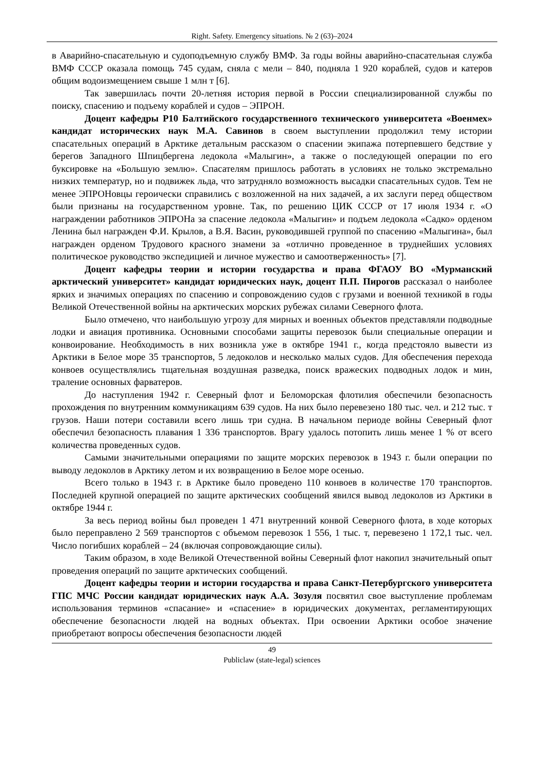Right. Safety. Emergency situations. № 2 (63)–2024
в Аварийно-спасательную и судоподъемную службу ВМФ. За годы войны аварийно-спасательная служба ВМФ СССР оказала помощь 745 судам, сняла с мели – 840, подняла 1 920 кораблей, судов и катеров общим водоизмещением свыше 1 млн т [6].
Так завершилась почти 20-летняя история первой в России специализированной службы по поиску, спасению и подъему кораблей и судов – ЭПРОН.
Доцент кафедры Р10 Балтийского государственного технического университета «Военмех» кандидат исторических наук М.А. Савинов в своем выступлении продолжил тему истории спасательных операций в Арктике детальным рассказом о спасении экипажа потерпевшего бедствие у берегов Западного Шпицбергена ледокола «Малыгин», а также о последующей операции по его буксировке на «Большую землю». Спасателям пришлось работать в условиях не только экстремально низких температур, но и подвижек льда, что затрудняло возможность высадки спасательных судов. Тем не менее ЭПРОНовцы героически справились с возложенной на них задачей, а их заслуги перед обществом были признаны на государственном уровне. Так, по решению ЦИК СССР от 17 июля 1934 г. «О награждении работников ЭПРОНа за спасение ледокола «Малыгин» и подъем ледокола «Садко» орденом Ленина был награжден Ф.И. Крылов, а В.Я. Васин, руководившей группой по спасению «Малыгина», был награжден орденом Трудового красного знамени за «отлично проведенное в труднейших условиях политическое руководство экспедицией и личное мужество и самоотверженность» [7].
Доцент кафедры теории и истории государства и права ФГАОУ ВО «Мурманский арктический университет» кандидат юридических наук, доцент П.П. Пирогов рассказал о наиболее ярких и значимых операциях по спасению и сопровождению судов с грузами и военной техникой в годы Великой Отечественной войны на арктических морских рубежах силами Северного флота.
Было отмечено, что наибольшую угрозу для мирных и военных объектов представляли подводные лодки и авиация противника. Основными способами защиты перевозок были специальные операции и конвоирование. Необходимость в них возникла уже в октябре 1941 г., когда предстояло вывести из Арктики в Белое море 35 транспортов, 5 ледоколов и несколько малых судов. Для обеспечения перехода конвоев осуществлялись тщательная воздушная разведка, поиск вражеских подводных лодок и мин, траление основных фарватеров.
До наступления 1942 г. Северный флот и Беломорская флотилия обеспечили безопасность прохождения по внутренним коммуникациям 639 судов. На них было перевезено 180 тыс. чел. и 212 тыс. т грузов. Наши потери составили всего лишь три судна. В начальном периоде войны Северный флот обеспечил безопасность плавания 1 336 транспортов. Врагу удалось потопить лишь менее 1 % от всего количества проведенных судов.
Самыми значительными операциями по защите морских перевозок в 1943 г. были операции по выводу ледоколов в Арктику летом и их возвращению в Белое море осенью.
Всего только в 1943 г. в Арктике было проведено 110 конвоев в количестве 170 транспортов. Последней крупной операцией по защите арктических сообщений явился вывод ледоколов из Арктики в октябре 1944 г.
За весь период войны был проведен 1 471 внутренний конвой Северного флота, в ходе которых было переправлено 2 569 транспортов с объемом перевозок 1 556, 1 тыс. т, перевезено 1 172,1 тыс. чел. Число погибших кораблей – 24 (включая сопровождающие силы).
Таким образом, в ходе Великой Отечественной войны Северный флот накопил значительный опыт проведения операций по защите арктических сообщений.
Доцент кафедры теории и истории государства и права Санкт-Петербургского университета ГПС МЧС России кандидат юридических наук А.А. Зозуля посвятил свое выступление проблемам использования терминов «спасание» и «спасение» в юридических документах, регламентирующих обеспечение безопасности людей на водных объектах. При освоении Арктики особое значение приобретают вопросы обеспечения безопасности людей
49
Publiclaw (state-legal) sciences